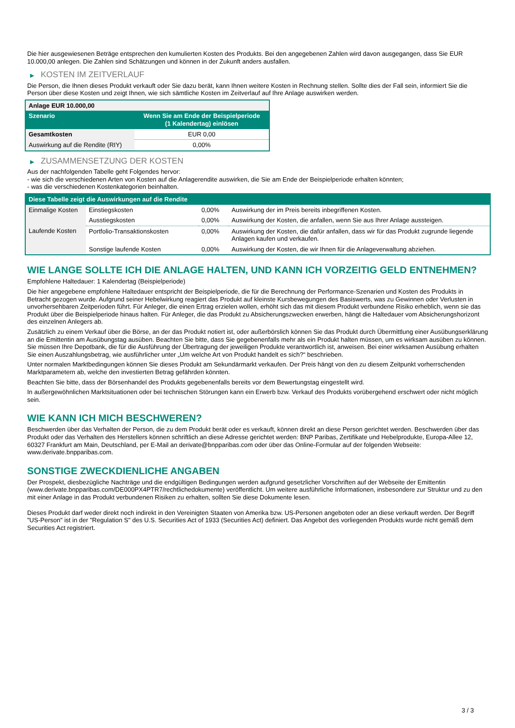Die hier ausgewiesenen Beträge entsprechen den kumulierten Kosten des Produkts. Bei den angegebenen Zahlen wird davon ausgegangen, dass Sie EUR 10.000,00 anlegen. Die Zahlen sind Schätzungen und können in der Zukunft anders ausfallen.
▶ KOSTEN IM ZEITVERLAUF
Die Person, die Ihnen dieses Produkt verkauft oder Sie dazu berät, kann Ihnen weitere Kosten in Rechnung stellen. Sollte dies der Fall sein, informiert Sie die Person über diese Kosten und zeigt Ihnen, wie sich sämtliche Kosten im Zeitverlauf auf Ihre Anlage auswirken werden.
| Anlage EUR 10.000,00 | |
| --- | --- |
| Szenario | Wenn Sie am Ende der Beispielperiode (1 Kalendertag) einlösen |
| Gesamtkosten | EUR 0,00 |
| Auswirkung auf die Rendite (RIY) | 0,00% |
▶ ZUSAMMENSETZUNG DER KOSTEN
Aus der nachfolgenden Tabelle geht Folgendes hervor:
- wie sich die verschiedenen Arten von Kosten auf die Anlagerendite auswirken, die Sie am Ende der Beispielperiode erhalten könnten;
- was die verschiedenen Kostenkategorien beinhalten.
| Diese Tabelle zeigt die Auswirkungen auf die Rendite | | | |
| --- | --- | --- | --- |
| Einmalige Kosten | Einstiegskosten | 0,00% | Auswirkung der im Preis bereits inbegriffenen Kosten. |
| | Ausstiegskosten | 0,00% | Auswirkung der Kosten, die anfallen, wenn Sie aus Ihrer Anlage aussteigen. |
| Laufende Kosten | Portfolio-Transaktionskosten | 0,00% | Auswirkung der Kosten, die dafür anfallen, dass wir für das Produkt zugrunde liegende Anlagen kaufen und verkaufen. |
| | Sonstige laufende Kosten | 0,00% | Auswirkung der Kosten, die wir Ihnen für die Anlageverwaltung abziehen. |
WIE LANGE SOLLTE ICH DIE ANLAGE HALTEN, UND KANN ICH VORZEITIG GELD ENTNEHMEN?
Empfohlene Haltedauer: 1 Kalendertag (Beispielperiode)
Die hier angegebene empfohlene Haltedauer entspricht der Beispielperiode, die für die Berechnung der Performance-Szenarien und Kosten des Produkts in Betracht gezogen wurde. Aufgrund seiner Hebelwirkung reagiert das Produkt auf kleinste Kursbewegungen des Basiswerts, was zu Gewinnen oder Verlusten in unvorhersehbaren Zeitperioden führt. Für Anleger, die einen Ertrag erzielen wollen, erhöht sich das mit diesem Produkt verbundene Risiko erheblich, wenn sie das Produkt über die Beispielperiode hinaus halten. Für Anleger, die das Produkt zu Absicherungszwecken erwerben, hängt die Haltedauer vom Absicherungshorizont des einzelnen Anlegers ab.
Zusätzlich zu einem Verkauf über die Börse, an der das Produkt notiert ist, oder außerbörslich können Sie das Produkt durch Übermittlung einer Ausübungserklärung an die Emittentin am Ausübungstag ausüben. Beachten Sie bitte, dass Sie gegebenenfalls mehr als ein Produkt halten müssen, um es wirksam ausüben zu können. Sie müssen Ihre Depotbank, die für die Ausführung der Übertragung der jeweiligen Produkte verantwortlich ist, anweisen. Bei einer wirksamen Ausübung erhalten Sie einen Auszahlungsbetrag, wie ausführlicher unter „Um welche Art von Produkt handelt es sich?“ beschrieben.
Unter normalen Marktbedingungen können Sie dieses Produkt am Sekundärmarkt verkaufen. Der Preis hängt von den zu diesem Zeitpunkt vorherrschenden Marktparametern ab, welche den investierten Betrag gefährden könnten.
Beachten Sie bitte, dass der Börsenhandel des Produkts gegebenenfalls bereits vor dem Bewertungstag eingestellt wird.
In außergewöhnlichen Marktsituationen oder bei technischen Störungen kann ein Erwerb bzw. Verkauf des Produkts vorübergehend erschwert oder nicht möglich sein.
WIE KANN ICH MICH BESCHWEREN?
Beschwerden über das Verhalten der Person, die zu dem Produkt berät oder es verkauft, können direkt an diese Person gerichtet werden. Beschwerden über das Produkt oder das Verhalten des Herstellers können schriftlich an diese Adresse gerichtet werden: BNP Paribas, Zertifikate und Hebelprodukte, Europa-Allee 12, 60327 Frankfurt am Main, Deutschland, per E-Mail an derivate@bnpparibas.com oder über das Online-Formular auf der folgenden Webseite: www.derivate.bnpparibas.com.
SONSTIGE ZWECKDIENLICHE ANGABEN
Der Prospekt, diesbezügliche Nachträge und die endgültigen Bedingungen werden aufgrund gesetzlicher Vorschriften auf der Webseite der Emittentin (www.derivate.bnpparibas.com/DE000PX4PTR7/rechtlichedokumente) veröffentlicht. Um weitere ausführliche Informationen, insbesondere zur Struktur und zu den mit einer Anlage in das Produkt verbundenen Risiken zu erhalten, sollten Sie diese Dokumente lesen.
Dieses Produkt darf weder direkt noch indirekt in den Vereinigten Staaten von Amerika bzw. US-Personen angeboten oder an diese verkauft werden. Der Begriff "US-Person" ist in der "Regulation S" des U.S. Securities Act of 1933 (Securities Act) definiert. Das Angebot des vorliegenden Produkts wurde nicht gemäß dem Securities Act registriert.
3 / 3